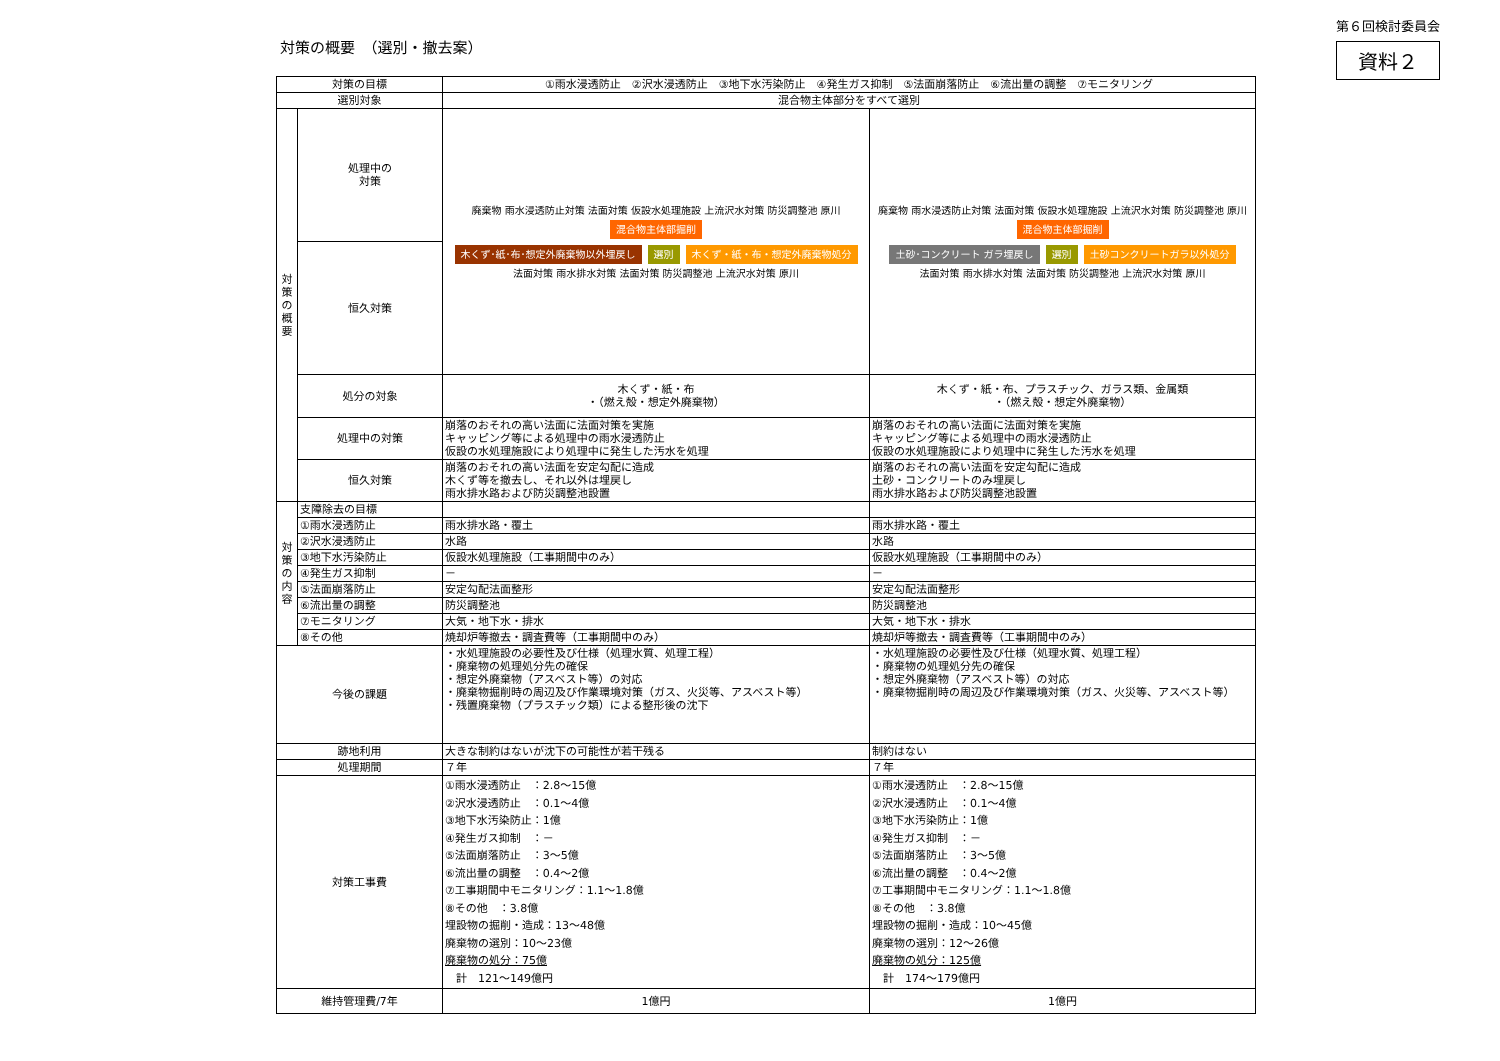第６回検討委員会
資料２
対策の概要　（選別・撤去案）
| 対策の目標 | | ①雨水浸透防止 ②沢水浸透防止 ③地下水汚染防止 ④発生ガス抑制 ⑤法面崩落防止 ⑥流出量の調整 ⑦モニタリング | |
| 選別対象 | | 混合物主体部分をすべて選別 | |
| 対策の概要 | 処理中の 対策 | 廃棄物 雨水浸透防止対策 法面対策 仮設水処理施設 上流沢水対策 防災調整池 原川 混合物主体部掘削 木くず･紙･布･想定外廃棄物以外埋戻し 選別 木くず・紙・布・想定外廃棄物処分 法面対策 雨水排水対策 法面対策 防災調整池 上流沢水対策 原川 | 廃棄物 雨水浸透防止対策 法面対策 仮設水処理施設 上流沢水対策 防災調整池 原川 混合物主体部掘削 土砂･コンクリート ガラ埋戻し 選別 土砂コンクリートガラ以外処分 法面対策 雨水排水対策 法面対策 防災調整池 上流沢水対策 原川 |
| | 恒久対策 | | |
| | 処分の対象 | 木くず・紙・布 ・（燃え殻・想定外廃棄物） | 木くず・紙・布、プラスチック、ガラス類、金属類 ・（燃え殻・想定外廃棄物） |
| | 処理中の対策 | 崩落のおそれの高い法面に法面対策を実施 キャッピング等による処理中の雨水浸透防止 仮設の水処理施設により処理中に発生した汚水を処理 | 崩落のおそれの高い法面に法面対策を実施 キャッピング等による処理中の雨水浸透防止 仮設の水処理施設により処理中に発生した汚水を処理 |
| | 恒久対策 | 崩落のおそれの高い法面を安定勾配に造成 木くず等を撤去し、それ以外は埋戻し 雨水排水路および防災調整池設置 | 崩落のおそれの高い法面を安定勾配に造成 土砂・コンクリートのみ埋戻し 雨水排水路および防災調整池設置 |
| 対策の内容 | 支障除去の目標 | | |
| | ①雨水浸透防止 | 雨水排水路・覆土 | 雨水排水路・覆土 |
| | ②沢水浸透防止 | 水路 | 水路 |
| | ③地下水汚染防止 | 仮設水処理施設（工事期間中のみ） | 仮設水処理施設（工事期間中のみ） |
| | ④発生ガス抑制 | － | － |
| | ⑤法面崩落防止 | 安定勾配法面整形 | 安定勾配法面整形 |
| | ⑥流出量の調整 | 防災調整池 | 防災調整池 |
| | ⑦モニタリング | 大気・地下水・排水 | 大気・地下水・排水 |
| | ⑧その他 | 焼却炉等撤去・調査費等（工事期間中のみ） | 焼却炉等撤去・調査費等（工事期間中のみ） |
| 今後の課題 | | ・水処理施設の必要性及び仕様（処理水質、処理工程） ・廃棄物の処理処分先の確保 ・想定外廃棄物（アスベスト等）の対応 ・廃棄物掘削時の周辺及び作業環境対策（ガス、火災等、アスベスト等） ・残置廃棄物（プラスチック類）による整形後の沈下 | ・水処理施設の必要性及び仕様（処理水質、処理工程） ・廃棄物の処理処分先の確保 ・想定外廃棄物（アスベスト等）の対応 ・廃棄物掘削時の周辺及び作業環境対策（ガス、火災等、アスベスト等） |
| 跡地利用 | | 大きな制約はないが沈下の可能性が若干残る | 制約はない |
| 処理期間 | | ７年 | ７年 |
| 対策工事費 | | ①雨水浸透防止 ：2.8～15億 ②沢水浸透防止 ：0.1～4億 ③地下水汚染防止：1億 ④発生ガス抑制 ：－ ⑤法面崩落防止 ：3～5億 ⑥流出量の調整 ：0.4～2億 ⑦工事期間中モニタリング：1.1～1.8億 ⑧その他 ：3.8億 埋設物の掘削・造成：13～48億 廃棄物の選別：10～23億 廃棄物の処分：75億 計 121～149億円 | ①雨水浸透防止 ：2.8～15億 ②沢水浸透防止 ：0.1～4億 ③地下水汚染防止：1億 ④発生ガス抑制 ：－ ⑤法面崩落防止 ：3～5億 ⑥流出量の調整 ：0.4～2億 ⑦工事期間中モニタリング：1.1～1.8億 ⑧その他 ：3.8億 埋設物の掘削・造成：10～45億 廃棄物の選別：12～26億 廃棄物の処分：125億 計 174～179億円 |
| 維持管理費/7年 | | 1億円 | 1億円 |